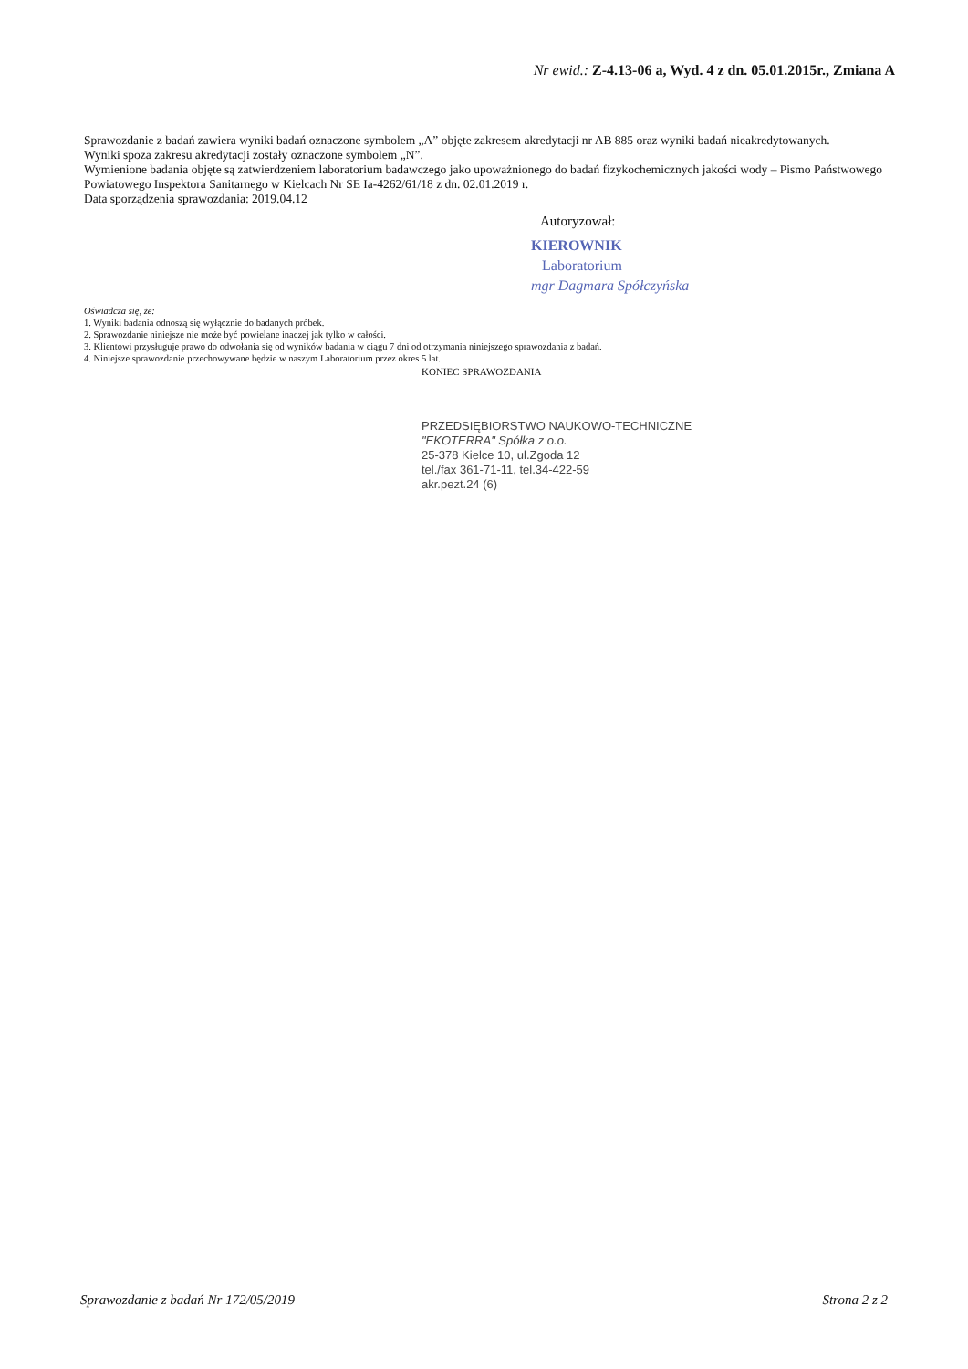Nr ewid.: Z-4.13-06 a, Wyd. 4 z dn. 05.01.2015r., Zmiana A
Sprawozdanie z badań zawiera wyniki badań oznaczone symbolem „A” objęte zakresem akredytacji nr AB 885 oraz wyniki badań nieakredytowanych.
Wyniki spoza zakresu akredytacji zostały oznaczone symbolem „N”.
Wymienione badania objęte są zatwierdzeniem laboratorium badawczego jako upoważnionego do badań fizykochemicznych jakości wody – Pismo Państwowego Powiatowego Inspektora Sanitarnego w Kielcach Nr SE Ia-4262/61/18 z dn. 02.01.2019 r.
Data sporządzenia sprawozdania: 2019.04.12
Autoryzował:
KIEROWNIK
Laboratorium
mgr Dagmara Spółczyńska
Oświadcza się, że:
1. Wyniki badania odnoszą się wyłącznie do badanych próbek.
2. Sprawozdanie niniejsze nie może być powielane inaczej jak tylko w całości.
3. Klientowi przysługuje prawo do odwołania się od wyników badania w ciągu 7 dni od otrzymania niniejszego sprawozdania z badań.
4. Niniejsze sprawozdanie przechowywane będzie w naszym Laboratorium przez okres 5 lat.
KONIEC SPRAWOZDANIA
PRZEDSIĘBIORSTWO NAUKOWO-TECHNICZNE
"EKOTERRA" Spółka z o.o.
25-378 Kielce 10, ul.Zgoda 12
tel./fax 361-71-11, tel.34-422-59
akr.pezt.24 (6)
Sprawozdanie z badań Nr 172/05/2019 Strona 2 z 2